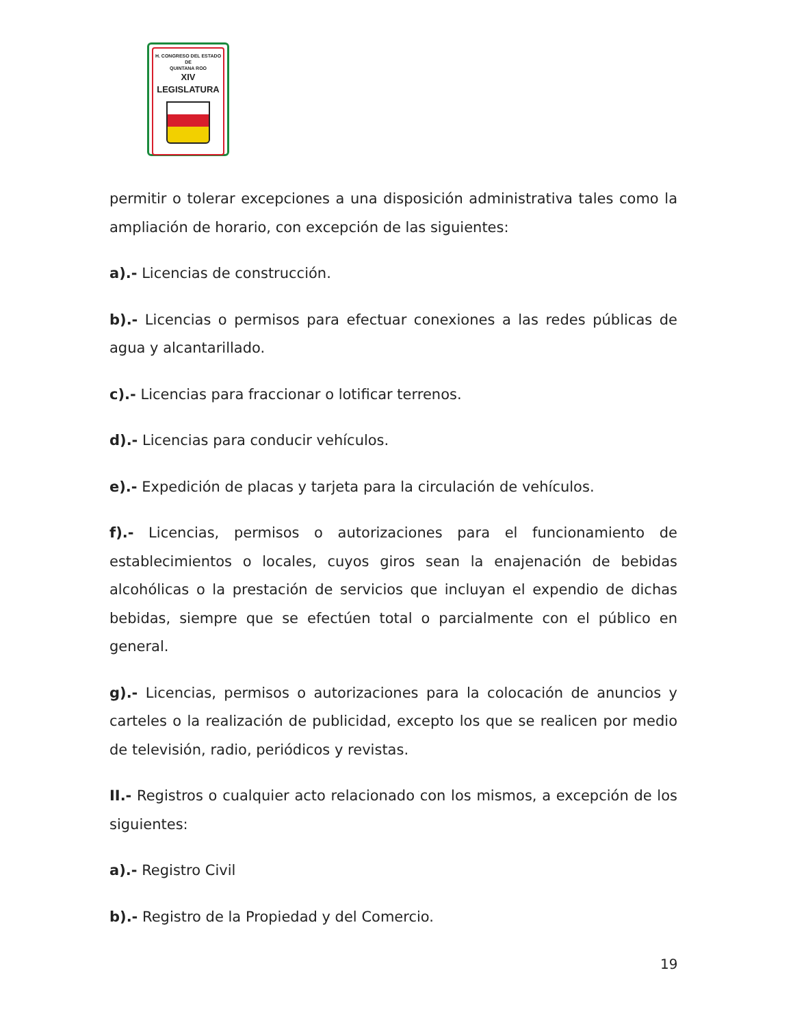H. CONGRESO DEL ESTADO
DE
QUINTANA ROO
XIV LEGISLATURA
permitir o tolerar excepciones a una disposición administrativa tales como la ampliación de horario, con excepción de las siguientes:
a).- Licencias de construcción.
b).- Licencias o permisos para efectuar conexiones a las redes públicas de agua y alcantarillado.
c).- Licencias para fraccionar o lotificar terrenos.
d).- Licencias para conducir vehículos.
e).- Expedición de placas y tarjeta para la circulación de vehículos.
f).- Licencias, permisos o autorizaciones para el funcionamiento de establecimientos o locales, cuyos giros sean la enajenación de bebidas alcohólicas o la prestación de servicios que incluyan el expendio de dichas bebidas, siempre que se efectúen total o parcialmente con el público en general.
g).- Licencias, permisos o autorizaciones para la colocación de anuncios y carteles o la realización de publicidad, excepto los que se realicen por medio de televisión, radio, periódicos y revistas.
II.- Registros o cualquier acto relacionado con los mismos, a excepción de los siguientes:
a).- Registro Civil
b).- Registro de la Propiedad y del Comercio.
19